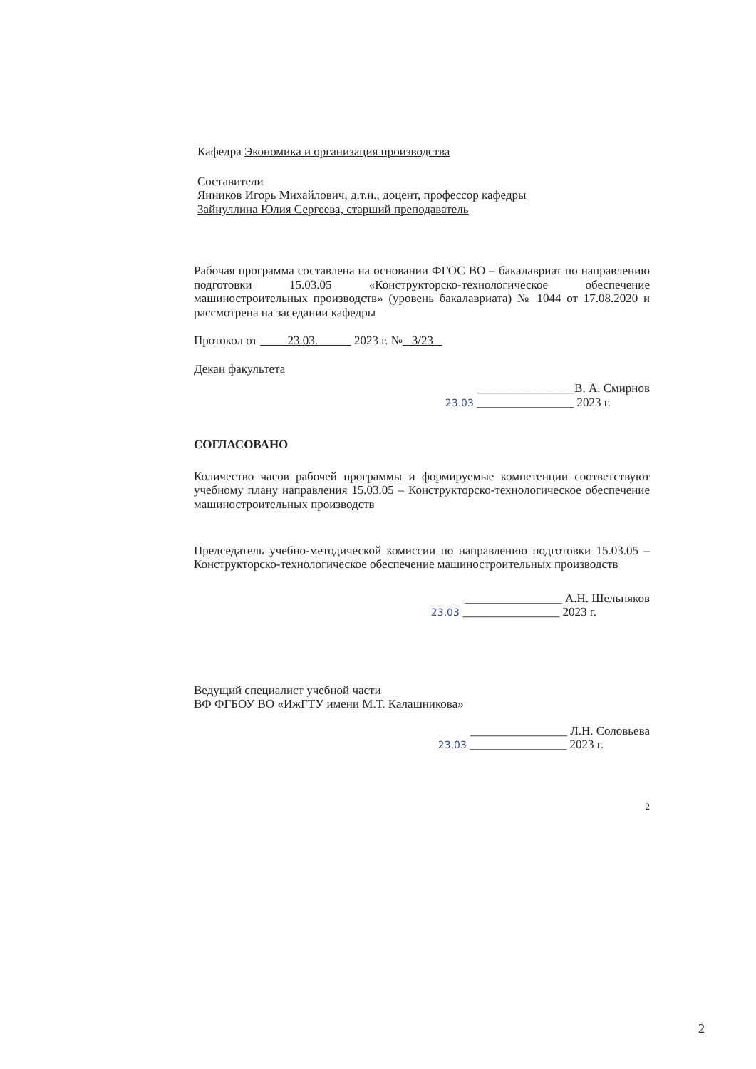Кафедра Экономика и организация производства
Составители
Янников Игорь Михайлович, д.т.н., доцент, профессор кафедры
Зайнуллина Юлия Сергеева, старший преподаватель
Рабочая программа составлена на основании ФГОС ВО – бакалавриат по направлению подготовки 15.03.05 «Конструкторско-технологическое обеспечение машиностроительных производств» (уровень бакалавриата) № 1044 от 17.08.2020 и рассмотрена на заседании кафедры
Протокол от 23.03. 2023 г. № 3/23
Декан факультета
________________В. А. Смирнов
23.03 ________________ 2023 г.
СОГЛАСОВАНО
Количество часов рабочей программы и формируемые компетенции соответствуют учебному плану направления 15.03.05 – Конструкторско-технологическое обеспечение машиностроительных производств
Председатель учебно-методической комиссии по направлению подготовки 15.03.05 – Конструкторско-технологическое обеспечение машиностроительных производств
________________ А.Н. Шельпяков
23.03 ________________ 2023 г.
Ведущий специалист учебной части
ВФ ФГБОУ ВО «ИжГТУ имени М.Т. Калашникова»
________________ Л.Н. Соловьева
23.03 ________________ 2023 г.
2
2